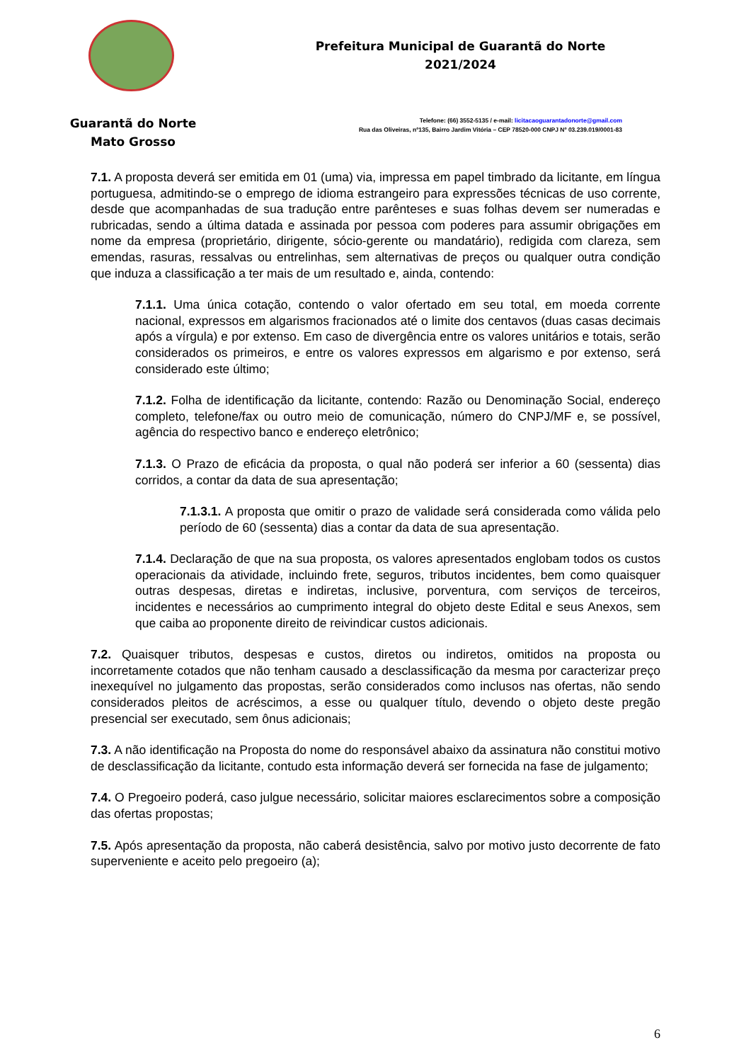Guarantã do Norte
Mato Grosso
Prefeitura Municipal de Guarantã do Norte
2021/2024
Telefone: (66) 3552-5135 / e-mail: licitacaoguarantadonorte@gmail.com
Rua das Oliveiras, nº135, Bairro Jardim Vitória – CEP 78520-000 CNPJ Nº 03.239.019/0001-83
7.1. A proposta deverá ser emitida em 01 (uma) via, impressa em papel timbrado da licitante, em língua portuguesa, admitindo-se o emprego de idioma estrangeiro para expressões técnicas de uso corrente, desde que acompanhadas de sua tradução entre parênteses e suas folhas devem ser numeradas e rubricadas, sendo a última datada e assinada por pessoa com poderes para assumir obrigações em nome da empresa (proprietário, dirigente, sócio-gerente ou mandatário), redigida com clareza, sem emendas, rasuras, ressalvas ou entrelinhas, sem alternativas de preços ou qualquer outra condição que induza a classificação a ter mais de um resultado e, ainda, contendo:
7.1.1. Uma única cotação, contendo o valor ofertado em seu total, em moeda corrente nacional, expressos em algarismos fracionados até o limite dos centavos (duas casas decimais após a vírgula) e por extenso. Em caso de divergência entre os valores unitários e totais, serão considerados os primeiros, e entre os valores expressos em algarismo e por extenso, será considerado este último;
7.1.2. Folha de identificação da licitante, contendo: Razão ou Denominação Social, endereço completo, telefone/fax ou outro meio de comunicação, número do CNPJ/MF e, se possível, agência do respectivo banco e endereço eletrônico;
7.1.3. O Prazo de eficácia da proposta, o qual não poderá ser inferior a 60 (sessenta) dias corridos, a contar da data de sua apresentação;
7.1.3.1. A proposta que omitir o prazo de validade será considerada como válida pelo período de 60 (sessenta) dias a contar da data de sua apresentação.
7.1.4. Declaração de que na sua proposta, os valores apresentados englobam todos os custos operacionais da atividade, incluindo frete, seguros, tributos incidentes, bem como quaisquer outras despesas, diretas e indiretas, inclusive, porventura, com serviços de terceiros, incidentes e necessários ao cumprimento integral do objeto deste Edital e seus Anexos, sem que caiba ao proponente direito de reivindicar custos adicionais.
7.2. Quaisquer tributos, despesas e custos, diretos ou indiretos, omitidos na proposta ou incorretamente cotados que não tenham causado a desclassificação da mesma por caracterizar preço inexequível no julgamento das propostas, serão considerados como inclusos nas ofertas, não sendo considerados pleitos de acréscimos, a esse ou qualquer título, devendo o objeto deste pregão presencial ser executado, sem ônus adicionais;
7.3. A não identificação na Proposta do nome do responsável abaixo da assinatura não constitui motivo de desclassificação da licitante, contudo esta informação deverá ser fornecida na fase de julgamento;
7.4. O Pregoeiro poderá, caso julgue necessário, solicitar maiores esclarecimentos sobre a composição das ofertas propostas;
7.5. Após apresentação da proposta, não caberá desistência, salvo por motivo justo decorrente de fato superveniente e aceito pelo pregoeiro (a);
6